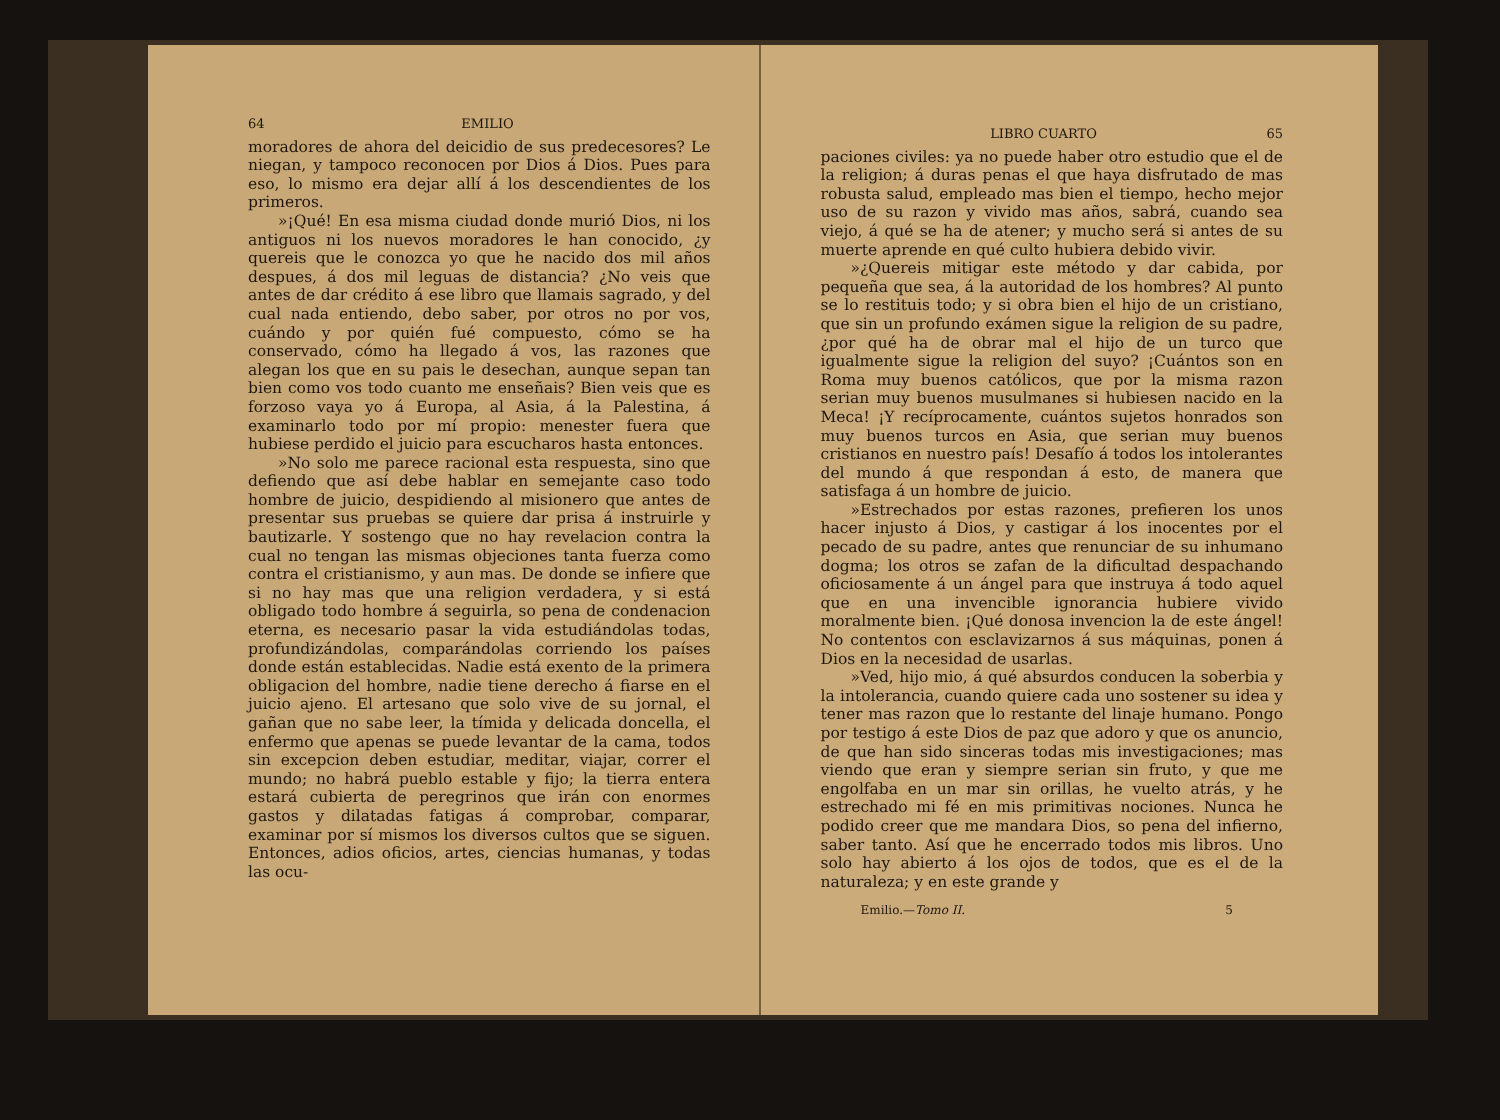64 EMILIO
moradores de ahora del deicidio de sus predecesores? Le niegan, y tampoco reconocen por Dios á Dios. Pues para eso, lo mismo era dejar allí á los descendientes de los primeros.
»¡Qué! En esa misma ciudad donde murió Dios, ni los antiguos ni los nuevos moradores le han conocido, ¿y quereis que le conozca yo que he nacido dos mil años despues, á dos mil leguas de distancia? ¿No veis que antes de dar crédito á ese libro que llamais sagrado, y del cual nada entiendo, debo saber, por otros no por vos, cuándo y por quién fué compuesto, cómo se ha conservado, cómo ha llegado á vos, las razones que alegan los que en su pais le desechan, aunque sepan tan bien como vos todo cuanto me enseñais? Bien veis que es forzoso vaya yo á Europa, al Asia, á la Palestina, á examinarlo todo por mí propio: menester fuera que hubiese perdido el juicio para escucharos hasta entonces.
»No solo me parece racional esta respuesta, sino que defiendo que así debe hablar en semejante caso todo hombre de juicio, despidiendo al misionero que antes de presentar sus pruebas se quiere dar prisa á instruirle y bautizarle. Y sostengo que no hay revelacion contra la cual no tengan las mismas objeciones tanta fuerza como contra el cristianismo, y aun mas. De donde se infiere que si no hay mas que una religion verdadera, y si está obligado todo hombre á seguirla, so pena de condenacion eterna, es necesario pasar la vida estudiándolas todas, profundizándolas, comparándolas corriendo los países donde están establecidas. Nadie está exento de la primera obligacion del hombre, nadie tiene derecho á fiarse en el juicio ajeno. El artesano que solo vive de su jornal, el gañan que no sabe leer, la tímida y delicada doncella, el enfermo que apenas se puede levantar de la cama, todos sin excepcion deben estudiar, meditar, viajar, correr el mundo; no habrá pueblo estable y fijo; la tierra entera estará cubierta de peregrinos que irán con enormes gastos y dilatadas fatigas á comprobar, comparar, examinar por sí mismos los diversos cultos que se siguen. Entonces, adios oficios, artes, ciencias humanas, y todas las ocu-
LIBRO CUARTO 65
paciones civiles: ya no puede haber otro estudio que el de la religion; á duras penas el que haya disfrutado de mas robusta salud, empleado mas bien el tiempo, hecho mejor uso de su razon y vivido mas años, sabrá, cuando sea viejo, á qué se ha de atener; y mucho será si antes de su muerte aprende en qué culto hubiera debido vivir.
»¿Quereis mitigar este método y dar cabida, por pequeña que sea, á la autoridad de los hombres? Al punto se lo restituis todo; y si obra bien el hijo de un cristiano, que sin un profundo exámen sigue la religion de su padre, ¿por qué ha de obrar mal el hijo de un turco que igualmente sigue la religion del suyo? ¡Cuántos son en Roma muy buenos católicos, que por la misma razon serian muy buenos musulmanes si hubiesen nacido en la Meca! ¡Y recíprocamente, cuántos sujetos honrados son muy buenos turcos en Asia, que serian muy buenos cristianos en nuestro país! Desafío á todos los intolerantes del mundo á que respondan á esto, de manera que satisfaga á un hombre de juicio.
»Estrechados por estas razones, prefieren los unos hacer injusto á Dios, y castigar á los inocentes por el pecado de su padre, antes que renunciar de su inhumano dogma; los otros se zafan de la dificultad despachando oficiosamente á un ángel para que instruya á todo aquel que en una invencible ignorancia hubiere vivido moralmente bien. ¡Qué donosa invencion la de este ángel! No contentos con esclavizarnos á sus máquinas, ponen á Dios en la necesidad de usarlas.
»Ved, hijo mio, á qué absurdos conducen la soberbia y la intolerancia, cuando quiere cada uno sostener su idea y tener mas razon que lo restante del linaje humano. Pongo por testigo á este Dios de paz que adoro y que os anuncio, de que han sido sinceras todas mis investigaciones; mas viendo que eran y siempre serian sin fruto, y que me engolfaba en un mar sin orillas, he vuelto atrás, y he estrechado mi fé en mis primitivas nociones. Nunca he podido creer que me mandara Dios, so pena del infierno, saber tanto. Así que he encerrado todos mis libros. Uno solo hay abierto á los ojos de todos, que es el de la naturaleza; y en este grande y
Emilio.—Tomo II. 5